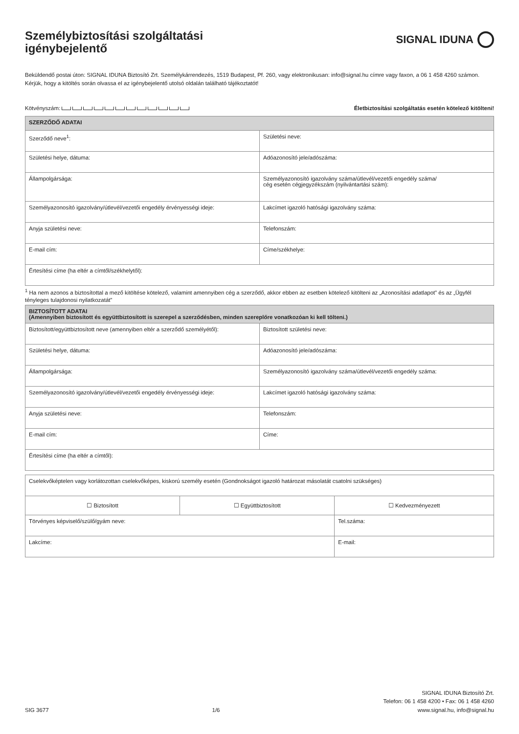Személybiztosítási szolgáltatási
igénybejelentő
SIGNAL IDUNA
Beküldendő postai úton: SIGNAL IDUNA Biztosító Zrt. Személykárrendezés, 1519 Budapest, Pf. 260, vagy elektronikusan: info@signal.hu címre vagy faxon, a 06 1 458 4260 számon. Kérjük, hogy a kitöltés során olvassa el az igénybejelentő utolsó oldalán található tájékoztatót!
Kötvényszám: Életbiztosítási szolgáltatás esetén kötelező kitölteni!
| SZERZŐDŐ ADATAI | |
| --- | --- |
| Szerződő neve<sup>1</sup>: | Születési neve: |
| Születési helye, dátuma: | Adóazonosító jele/adószáma: |
| Állampolgársága: | Személyazonosító igazolvány száma/útlevél/vezetői engedély száma/ cég esetén cégjegyzékszám (nyilvántartási szám): |
| Személyazonosító igazolvány/útlevél/vezetői engedély érvényességi ideje: | Lakcímet igazoló hatósági igazolvány száma: |
| Anyja születési neve: | Telefonszám: |
| E-mail cím: | Címe/székhelye: |
| Értesítési címe (ha eltér a címtől/székhelytől): | |
<sup>1</sup> Ha nem azonos a biztosítottal a mező kitöltése kötelező, valamint amennyiben cég a szerződő, akkor ebben az esetben kötelező kitölteni az „Azonosítási adatlapot” és az „Ügyfél tényleges tulajdonosi nyilatkozatát”
| BIZTOSÍTOTT ADATAI (Amennyiben biztosított és együttbiztosított is szerepel a szerződésben, minden szereplőre vonatkozóan ki kell tölteni.) | |
| --- | --- |
| Biztosított/együttbiztosított neve (amennyiben eltér a szerződő személyétől): | Biztosított születési neve: |
| Születési helye, dátuma: | Adóazonosító jele/adószáma: |
| Állampolgársága: | Személyazonosító igazolvány száma/útlevél/vezetői engedély száma: |
| Személyazonosító igazolvány/útlevél/vezetői engedély érvényességi ideje: | Lakcímet igazoló hatósági igazolvány száma: |
| Anyja születési neve: | Telefonszám: |
| E-mail cím: | Címe: |
| Értesítési címe (ha eltér a címtől): | |
| Cselekvőképtelen vagy korlátozottan cselekvőképes, kiskorú személy esetén (Gondnokságot igazoló határozat másolatát csatolni szükséges) | | |
| ☐ Biztosított | ☐ Együttbiztosított | ☐ Kedvezményezett |
| Törvényes képviselő/szülő/gyám neve: | | Tel.száma: |
| Lakcíme: | | E-mail: |
SIG 3677 1/6 SIGNAL IDUNA Biztosító Zrt.
Telefon: 06 1 458 4200 • Fax: 06 1 458 4260
www.signal.hu, info@signal.hu